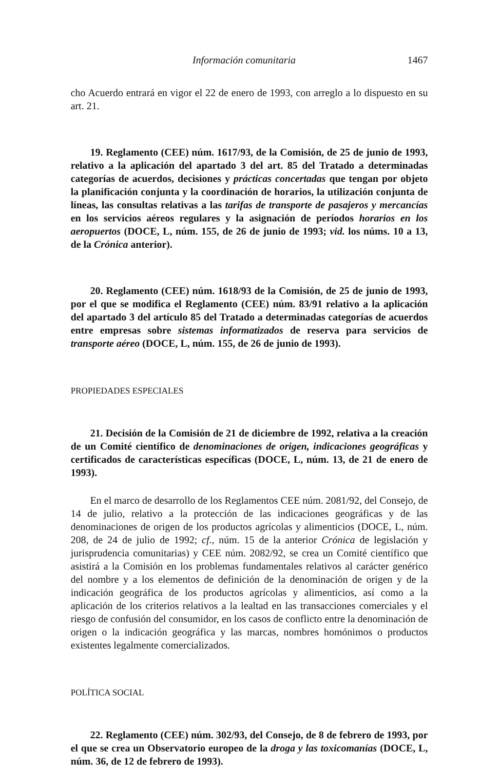Información comunitaria 1467
cho Acuerdo entrará en vigor el 22 de enero de 1993, con arreglo a lo dispuesto en su art. 21.
19. Reglamento (CEE) núm. 1617/93, de la Comisión, de 25 de junio de 1993, relativo a la aplicación del apartado 3 del art. 85 del Tratado a determinadas categorías de acuerdos, decisiones y prácticas concertadas que tengan por objeto la planificación conjunta y la coordinación de horarios, la utilización conjunta de líneas, las consultas relativas a las tarifas de transporte de pasajeros y mercancías en los servicios aéreos regulares y la asignación de períodos horarios en los aeropuertos (DOCE, L, núm. 155, de 26 de junio de 1993; vid. los núms. 10 a 13, de la Crónica anterior).
20. Reglamento (CEE) núm. 1618/93 de la Comisión, de 25 de junio de 1993, por el que se modifica el Reglamento (CEE) núm. 83/91 relativo a la aplicación del apartado 3 del artículo 85 del Tratado a determinadas categorías de acuerdos entre empresas sobre sistemas informatizados de reserva para servicios de transporte aéreo (DOCE, L, núm. 155, de 26 de junio de 1993).
PROPIEDADES ESPECIALES
21. Decisión de la Comisión de 21 de diciembre de 1992, relativa a la creación de un Comité científico de denominaciones de origen, indicaciones geográficas y certificados de características específicas (DOCE, L, núm. 13, de 21 de enero de 1993).
En el marco de desarrollo de los Reglamentos CEE núm. 2081/92, del Consejo, de 14 de julio, relativo a la protección de las indicaciones geográficas y de las denominaciones de origen de los productos agrícolas y alimenticios (DOCE, L, núm. 208, de 24 de julio de 1992; cf., núm. 15 de la anterior Crónica de legislación y jurisprudencia comunitarias) y CEE núm. 2082/92, se crea un Comité científico que asistirá a la Comisión en los problemas fundamentales relativos al carácter genérico del nombre y a los elementos de definición de la denominación de origen y de la indicación geográfica de los productos agrícolas y alimenticios, así como a la aplicación de los criterios relativos a la lealtad en las transacciones comerciales y el riesgo de confusión del consumidor, en los casos de conflicto entre la denominación de origen o la indicación geográfica y las marcas, nombres homónimos o productos existentes legalmente comercializados.
POLÍTICA SOCIAL
22. Reglamento (CEE) núm. 302/93, del Consejo, de 8 de febrero de 1993, por el que se crea un Observatorio europeo de la droga y las toxicomanías (DOCE, L, núm. 36, de 12 de febrero de 1993).